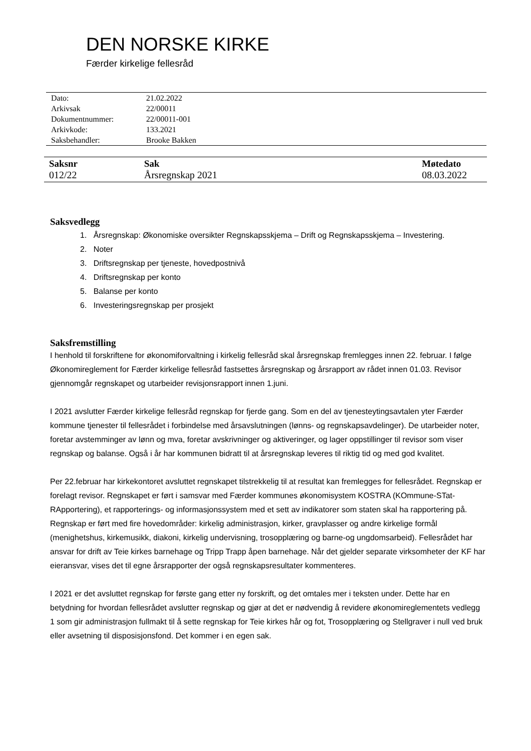DEN NORSKE KIRKE
Færder kirkelige fellesråd
| Dato: | 21.02.2022 |
| Arkivsak | 22/00011 |
| Dokumentnummer: | 22/00011-001 |
| Arkivkode: | 133.2021 |
| Saksbehandler: | Brooke Bakken |
| Saksnr | Sak | Møtedato |
| --- | --- | --- |
| 012/22 | Årsregnskap 2021 | 08.03.2022 |
Saksvedlegg
1. Årsregnskap: Økonomiske oversikter Regnskapsskjema – Drift og Regnskapsskjema – Investering.
2. Noter
3. Driftsregnskap per tjeneste, hovedpostnivå
4. Driftsregnskap per konto
5. Balanse per konto
6. Investeringsregnskap per prosjekt
Saksfremstilling
I henhold til forskriftene for økonomiforvaltning i kirkelig fellesråd skal årsregnskap fremlegges innen 22. februar. I følge Økonomireglement for Færder kirkelige fellesråd fastsettes årsregnskap og årsrapport av rådet innen 01.03. Revisor gjennomgår regnskapet og utarbeider revisjonsrapport innen 1.juni.
I 2021 avslutter Færder kirkelige fellesråd regnskap for fjerde gang. Som en del av tjenesteytingsavtalen yter Færder kommune tjenester til fellesrådet i forbindelse med årsavslutningen (lønns- og regnskapsavdelinger). De utarbeider noter, foretar avstemminger av lønn og mva, foretar avskrivninger og aktiveringer, og lager oppstillinger til revisor som viser regnskap og balanse. Også i år har kommunen bidratt til at årsregnskap leveres til riktig tid og med god kvalitet.
Per 22.februar har kirkekontoret avsluttet regnskapet tilstrekkelig til at resultat kan fremlegges for fellesrådet. Regnskap er forelagt revisor. Regnskapet er ført i samsvar med Færder kommunes økonomisystem KOSTRA (KOmmune-STat-RApportering), et rapporterings- og informasjonssystem med et sett av indikatorer som staten skal ha rapportering på. Regnskap er ført med fire hovedområder: kirkelig administrasjon, kirker, gravplasser og andre kirkelige formål (menighetshus, kirkemusikk, diakoni, kirkelig undervisning, trosopplæring og barne-og ungdomsarbeid). Fellesrådet har ansvar for drift av Teie kirkes barnehage og Tripp Trapp åpen barnehage. Når det gjelder separate virksomheter der KF har eieransvar, vises det til egne årsrapporter der også regnskapsresultater kommenteres.
I 2021 er det avsluttet regnskap for første gang etter ny forskrift, og det omtales mer i teksten under. Dette har en betydning for hvordan fellesrådet avslutter regnskap og gjør at det er nødvendig å revidere økonomireglementets vedlegg 1 som gir administrasjon fullmakt til å sette regnskap for Teie kirkes hår og fot, Trosopplæring og Stellgraver i null ved bruk eller avsetning til disposisjonsfond. Det kommer i en egen sak.